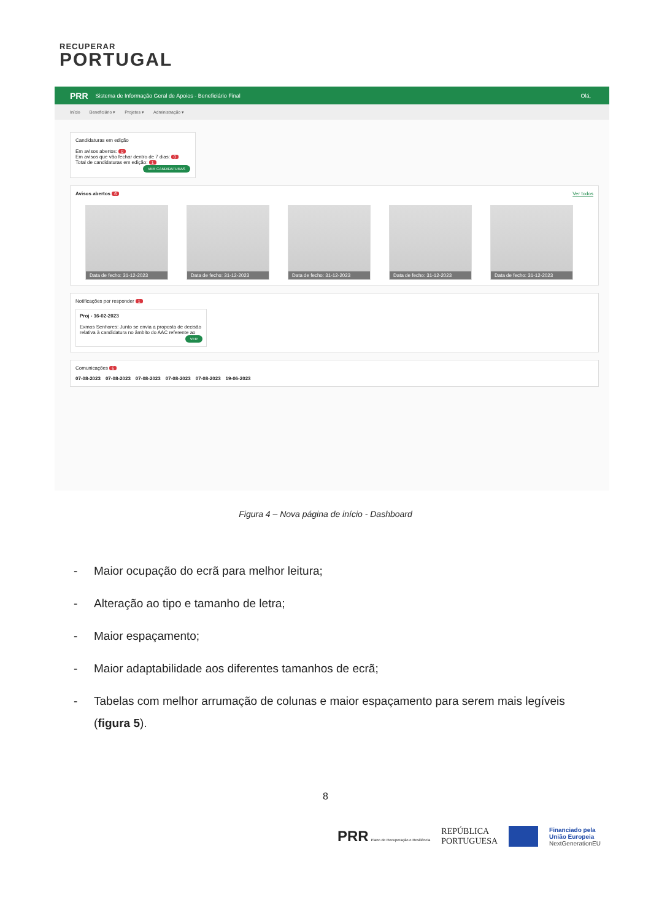RECUPERAR
PORTUGAL
PRR Sistema de Informação Geral de Apoios - Beneficiário Final Olá,
Início Beneficiário ▾ Projetos ▾ Administração ▾
Candidaturas em edição
Em avisos abertos: 0
Em avisos que vão fechar dentro de 7 dias: 0
Total de candidaturas em edição: 1
VER CANDIDATURAS
Avisos abertos 6 Ver todos
Data de fecho: 31-12-2023
Data de fecho: 31-12-2023
Data de fecho: 31-12-2023
Data de fecho: 31-12-2023
Data de fecho: 31-12-2023
Notificações por responder 1
Proj - 16-02-2023
Exmos Senhores: Junto se envia a proposta de decisão relativa à candidatura no âmbito do AAC referente ao
VER
Comunicações 6
07-08-2023 07-08-2023 07-08-2023 07-08-2023 07-08-2023 19-06-2023
Figura 4 – Nova página de início - Dashboard
- Maior ocupação do ecrã para melhor leitura;
- Alteração ao tipo e tamanho de letra;
- Maior espaçamento;
- Maior adaptabilidade aos diferentes tamanhos de ecrã;
- Tabelas com melhor arrumação de colunas e maior espaçamento para serem mais legíveis (figura 5).
8
PRR Plano de Recuperação e Resiliência REPÚBLICA
PORTUGUESA Financiado pela
União Europeia
NextGenerationEU